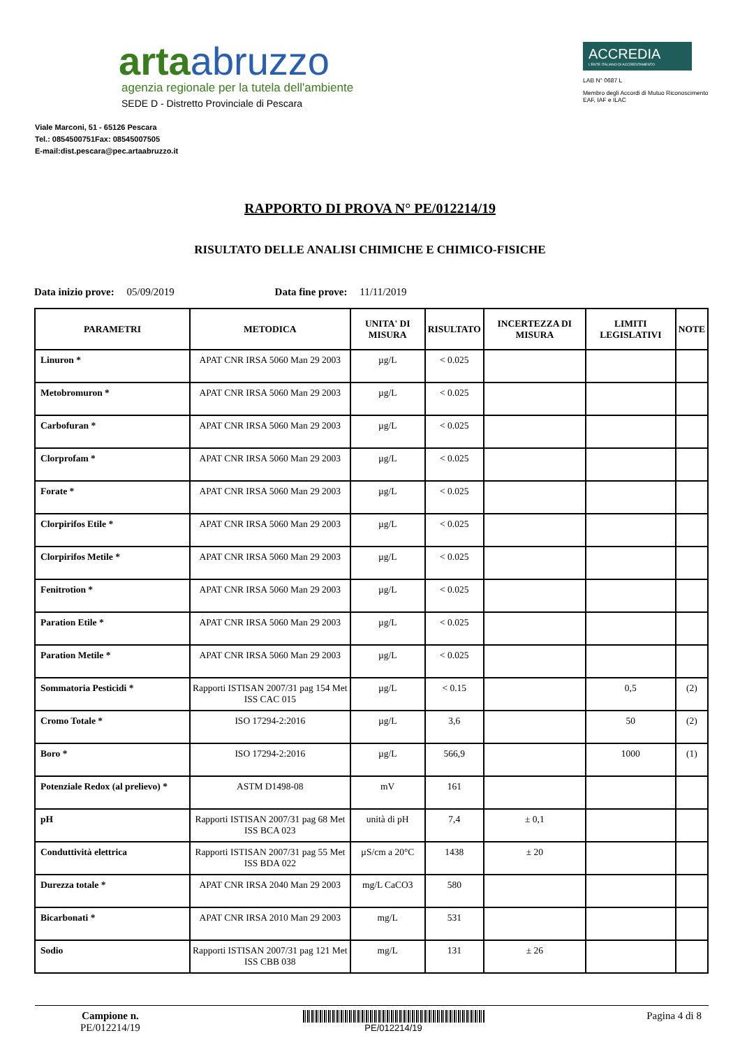artaabruzzo
agenzia regionale per la tutela dell'ambiente
SEDE D - Distretto Provinciale di Pescara
Viale Marconi, 51 - 65126 Pescara
Tel.: 0854500751Fax: 08545007505
E-mail:dist.pescara@pec.artaabruzzo.it
ACCREDIA
L'ENTE ITALIANO DI ACCREDITAMENTO
LAB N° 0687 L
Membro degli Accordi di Mutuo Riconoscimento EAF, IAF e ILAC
RAPPORTO DI PROVA N° PE/012214/19
RISULTATO DELLE ANALISI CHIMICHE E CHIMICO-FISICHE
Data inizio prove: 05/09/2019 Data fine prove: 11/11/2019
| PARAMETRI | METODICA | UNITA' DI MISURA | RISULTATO | INCERTEZZA DI MISURA | LIMITI LEGISLATIVI | NOTE |
| --- | --- | --- | --- | --- | --- | --- |
| Linuron * | APAT CNR IRSA 5060 Man 29 2003 | µg/L | < 0.025 | | | |
| Metobromuron * | APAT CNR IRSA 5060 Man 29 2003 | µg/L | < 0.025 | | | |
| Carbofuran * | APAT CNR IRSA 5060 Man 29 2003 | µg/L | < 0.025 | | | |
| Clorprofam * | APAT CNR IRSA 5060 Man 29 2003 | µg/L | < 0.025 | | | |
| Forate * | APAT CNR IRSA 5060 Man 29 2003 | µg/L | < 0.025 | | | |
| Clorpirifos Etile * | APAT CNR IRSA 5060 Man 29 2003 | µg/L | < 0.025 | | | |
| Clorpirifos Metile * | APAT CNR IRSA 5060 Man 29 2003 | µg/L | < 0.025 | | | |
| Fenitrotion * | APAT CNR IRSA 5060 Man 29 2003 | µg/L | < 0.025 | | | |
| Paration Etile * | APAT CNR IRSA 5060 Man 29 2003 | µg/L | < 0.025 | | | |
| Paration Metile * | APAT CNR IRSA 5060 Man 29 2003 | µg/L | < 0.025 | | | |
| Sommatoria Pesticidi * | Rapporti ISTISAN 2007/31 pag 154 Met ISS CAC 015 | µg/L | < 0.15 | | 0,5 | (2) |
| Cromo Totale * | ISO 17294-2:2016 | µg/L | 3,6 | | 50 | (2) |
| Boro * | ISO 17294-2:2016 | µg/L | 566,9 | | 1000 | (1) |
| Potenziale Redox (al prelievo) * | ASTM D1498-08 | mV | 161 | | | |
| pH | Rapporti ISTISAN 2007/31 pag 68 Met ISS BCA 023 | unità di pH | 7,4 | ± 0,1 | | |
| Conduttività elettrica | Rapporti ISTISAN 2007/31 pag 55 Met ISS BDA 022 | µS/cm a 20°C | 1438 | ± 20 | | |
| Durezza totale * | APAT CNR IRSA 2040 Man 29 2003 | mg/L CaCO3 | 580 | | | |
| Bicarbonati * | APAT CNR IRSA 2010 Man 29 2003 | mg/L | 531 | | | |
| Sodio | Rapporti ISTISAN 2007/31 pag 121 Met ISS CBB 038 | mg/L | 131 | ± 26 | | |
Campione n.
PE/012214/19
PE/012214/19
Pagina 4 di 8